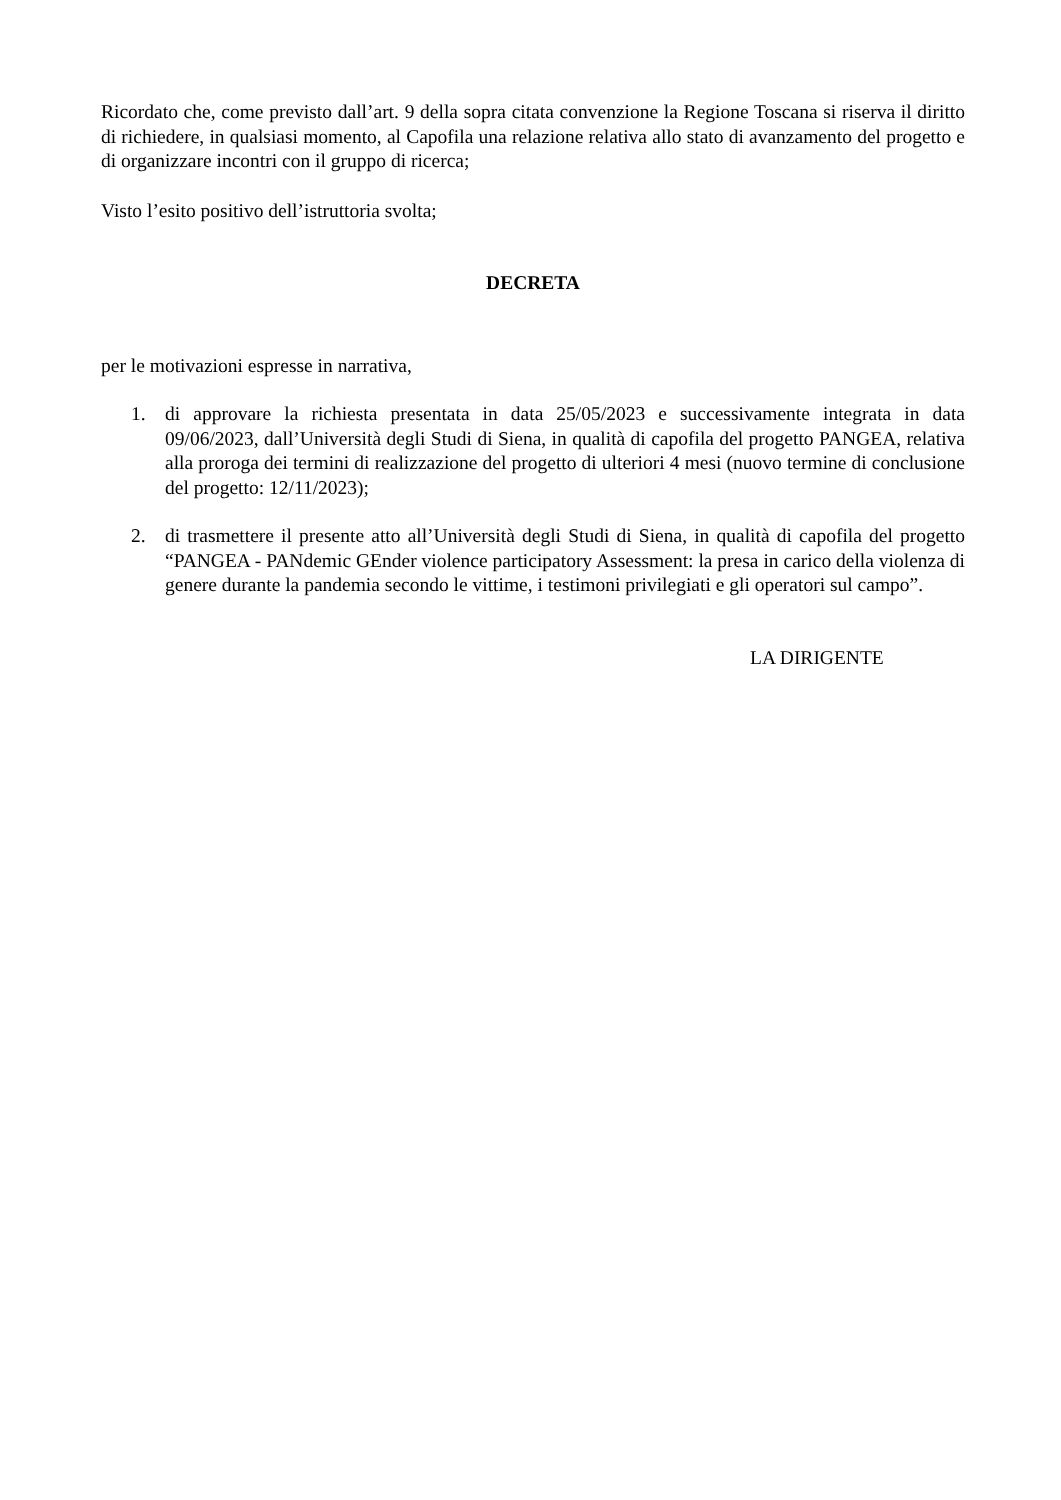Ricordato che, come previsto dall’art. 9 della sopra citata convenzione la Regione Toscana si riserva il diritto di richiedere, in qualsiasi momento, al Capofila una relazione relativa allo stato di avanzamento del progetto e di organizzare incontri con il gruppo di ricerca;
Visto l’esito positivo dell’istruttoria svolta;
DECRETA
per le motivazioni espresse in narrativa,
1. di approvare la richiesta presentata in data 25/05/2023 e successivamente integrata in data 09/06/2023, dall’Università degli Studi di Siena, in qualità di capofila del progetto PANGEA, relativa alla proroga dei termini di realizzazione del progetto di ulteriori 4 mesi (nuovo termine di conclusione del progetto: 12/11/2023);
2. di trasmettere il presente atto all’Università degli Studi di Siena, in qualità di capofila del progetto “PANGEA - PANdemic GEnder violence participatory Assessment: la presa in carico della violenza di genere durante la pandemia secondo le vittime, i testimoni privilegiati e gli operatori sul campo”.
LA DIRIGENTE